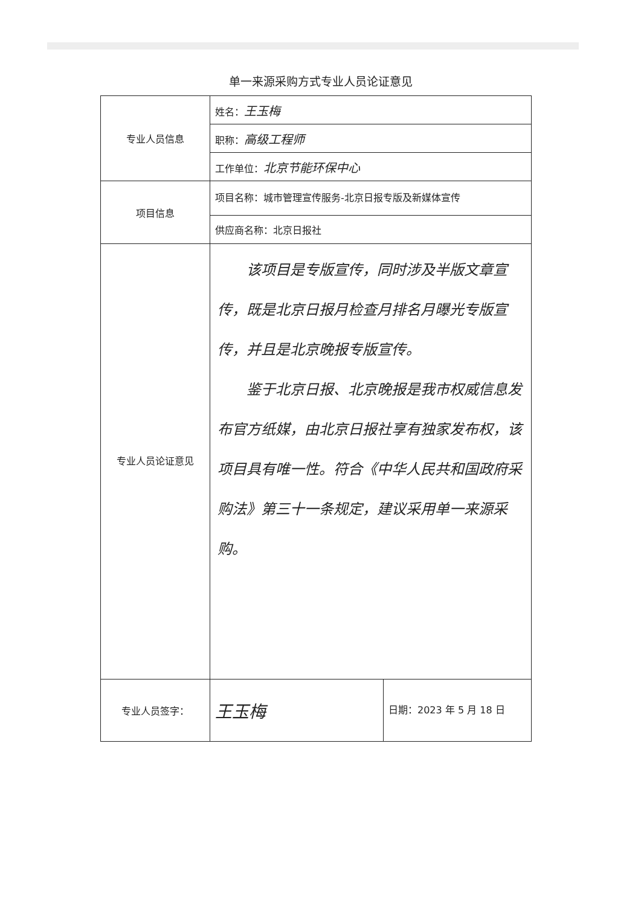单一来源采购方式专业人员论证意见
| 专业人员信息 | 姓名： 王玉梅 | |
| | 职称： 高级工程师 | |
| | 工作单位： 北京节能环保中心 | |
| 项目信息 | 项目名称：城市管理宣传服务-北京日报专版及新媒体宣传 | |
| | 供应商名称：北京日报社 | |
| 专业人员论证意见 | 该项目是专版宣传，同时涉及半版文章宣传，既是北京日报月检查月排名月曝光专版宣传，并且是北京晚报专版宣传。 鉴于北京日报、北京晚报是我市权威信息发布官方纸媒，由北京日报社享有独家发布权，该项目具有唯一性。符合《中华人民共和国政府采购法》第三十一条规定，建议采用单一来源采购。 | |
| 专业人员签字： | 王玉梅 | 日期：2023 年 5 月 18 日 |